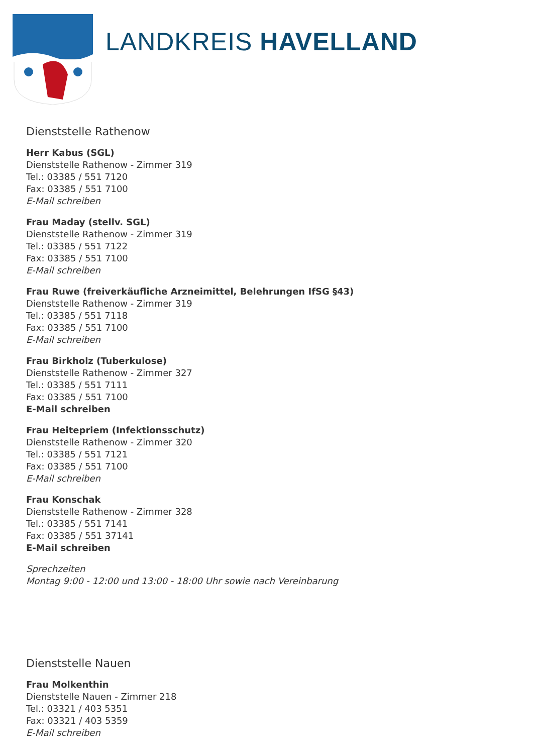LANDKREIS HAVELLAND
Dienststelle Rathenow
Herr Kabus (SGL)
Dienststelle Rathenow - Zimmer 319
Tel.: 03385 / 551 7120
Fax: 03385 / 551 7100
E-Mail schreiben
Frau Maday (stellv. SGL)
Dienststelle Rathenow - Zimmer 319
Tel.: 03385 / 551 7122
Fax: 03385 / 551 7100
E-Mail schreiben
Frau Ruwe (freiverkäufliche Arzneimittel, Belehrungen IfSG §43)
Dienststelle Rathenow - Zimmer 319
Tel.: 03385 / 551 7118
Fax: 03385 / 551 7100
E-Mail schreiben
Frau Birkholz (Tuberkulose)
Dienststelle Rathenow - Zimmer 327
Tel.: 03385 / 551 7111
Fax: 03385 / 551 7100
E-Mail schreiben
Frau Heitepriem (Infektionsschutz)
Dienststelle Rathenow - Zimmer 320
Tel.: 03385 / 551 7121
Fax: 03385 / 551 7100
E-Mail schreiben
Frau Konschak
Dienststelle Rathenow - Zimmer 328
Tel.: 03385 / 551 7141
Fax: 03385 / 551 37141
E-Mail schreiben
Sprechzeiten
Montag 9:00 - 12:00 und 13:00 - 18:00 Uhr sowie nach Vereinbarung
Dienststelle Nauen
Frau Molkenthin
Dienststelle Nauen - Zimmer 218
Tel.: 03321 / 403 5351
Fax: 03321 / 403 5359
E-Mail schreiben